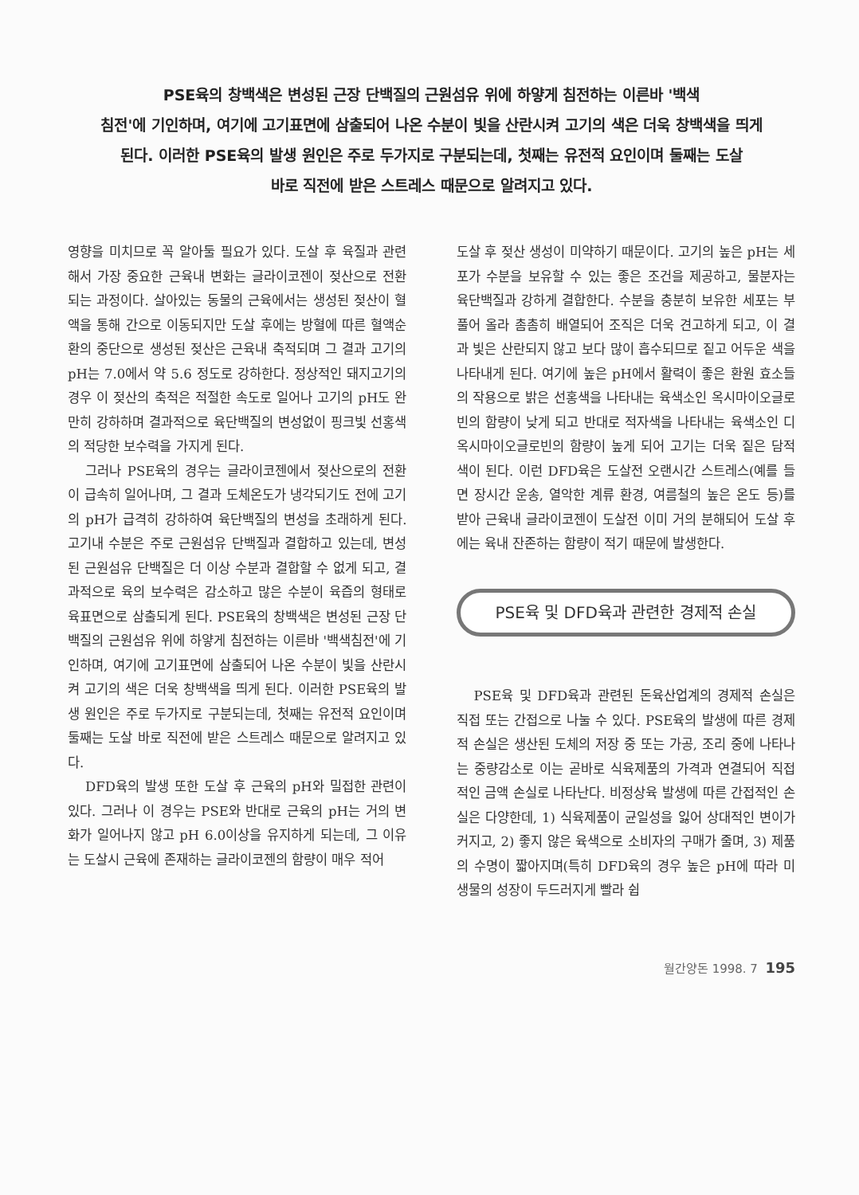PSE육의 창백색은 변성된 근장 단백질의 근원섬유 위에 하얗게 침전하는 이른바 '백색
침전'에 기인하며, 여기에 고기표면에 삼출되어 나온 수분이 빛을 산란시켜 고기의 색은 더욱 창백색을 띄게
된다. 이러한 PSE육의 발생 원인은 주로 두가지로 구분되는데, 첫째는 유전적 요인이며 둘째는 도살
바로 직전에 받은 스트레스 때문으로 알려지고 있다.
영향을 미치므로 꼭 알아둘 필요가 있다. 도살 후 육질과 관련해서 가장 중요한 근육내 변화는 글라이코젠이 젖산으로 전환되는 과정이다. 살아있는 동물의 근육에서는 생성된 젖산이 혈액을 통해 간으로 이동되지만 도살 후에는 방혈에 따른 혈액순환의 중단으로 생성된 젖산은 근육내 축적되며 그 결과 고기의 pH는 7.0에서 약 5.6 정도로 강하한다. 정상적인 돼지고기의 경우 이 젖산의 축적은 적절한 속도로 일어나 고기의 pH도 완만히 강하하며 결과적으로 육단백질의 변성없이 핑크빛 선홍색의 적당한 보수력을 가지게 된다.
그러나 PSE육의 경우는 글라이코젠에서 젖산으로의 전환이 급속히 일어나며, 그 결과 도체온도가 냉각되기도 전에 고기의 pH가 급격히 강하하여 육단백질의 변성을 초래하게 된다. 고기내 수분은 주로 근원섬유 단백질과 결합하고 있는데, 변성된 근원섬유 단백질은 더 이상 수분과 결합할 수 없게 되고, 결과적으로 육의 보수력은 감소하고 많은 수분이 육즙의 형태로 육표면으로 삼출되게 된다. PSE육의 창백색은 변성된 근장 단백질의 근원섬유 위에 하얗게 침전하는 이른바 '백색침전'에 기인하며, 여기에 고기표면에 삼출되어 나온 수분이 빛을 산란시켜 고기의 색은 더욱 창백색을 띄게 된다. 이러한 PSE육의 발생 원인은 주로 두가지로 구분되는데, 첫째는 유전적 요인이며 둘째는 도살 바로 직전에 받은 스트레스 때문으로 알려지고 있다.
DFD육의 발생 또한 도살 후 근육의 pH와 밀접한 관련이 있다. 그러나 이 경우는 PSE와 반대로 근육의 pH는 거의 변화가 일어나지 않고 pH 6.0이상을 유지하게 되는데, 그 이유는 도살시 근육에 존재하는 글라이코젠의 함량이 매우 적어
도살 후 젖산 생성이 미약하기 때문이다. 고기의 높은 pH는 세포가 수분을 보유할 수 있는 좋은 조건을 제공하고, 물분자는 육단백질과 강하게 결합한다. 수분을 충분히 보유한 세포는 부풀어 올라 촘촘히 배열되어 조직은 더욱 견고하게 되고, 이 결과 빛은 산란되지 않고 보다 많이 흡수되므로 짙고 어두운 색을 나타내게 된다. 여기에 높은 pH에서 활력이 좋은 환원 효소들의 작용으로 밝은 선홍색을 나타내는 육색소인 옥시마이오글로빈의 함량이 낮게 되고 반대로 적자색을 나타내는 육색소인 디옥시마이오글로빈의 함량이 높게 되어 고기는 더욱 짙은 담적색이 된다. 이런 DFD육은 도살전 오랜시간 스트레스(예를 들면 장시간 운송, 열악한 계류 환경, 여름철의 높은 온도 등)를 받아 근육내 글라이코젠이 도살전 이미 거의 분해되어 도살 후에는 육내 잔존하는 함량이 적기 때문에 발생한다.
PSE육 및 DFD육과 관련한 경제적 손실
PSE육 및 DFD육과 관련된 돈육산업계의 경제적 손실은 직접 또는 간접으로 나눌 수 있다. PSE육의 발생에 따른 경제적 손실은 생산된 도체의 저장 중 또는 가공, 조리 중에 나타나는 중량감소로 이는 곧바로 식육제품의 가격과 연결되어 직접적인 금액 손실로 나타난다. 비정상육 발생에 따른 간접적인 손실은 다양한데, 1) 식육제품이 균일성을 잃어 상대적인 변이가 커지고, 2) 좋지 않은 육색으로 소비자의 구매가 줄며, 3) 제품의 수명이 짧아지며(특히 DFD육의 경우 높은 pH에 따라 미생물의 성장이 두드러지게 빨라 쉽
월간양돈 1998. 7 195